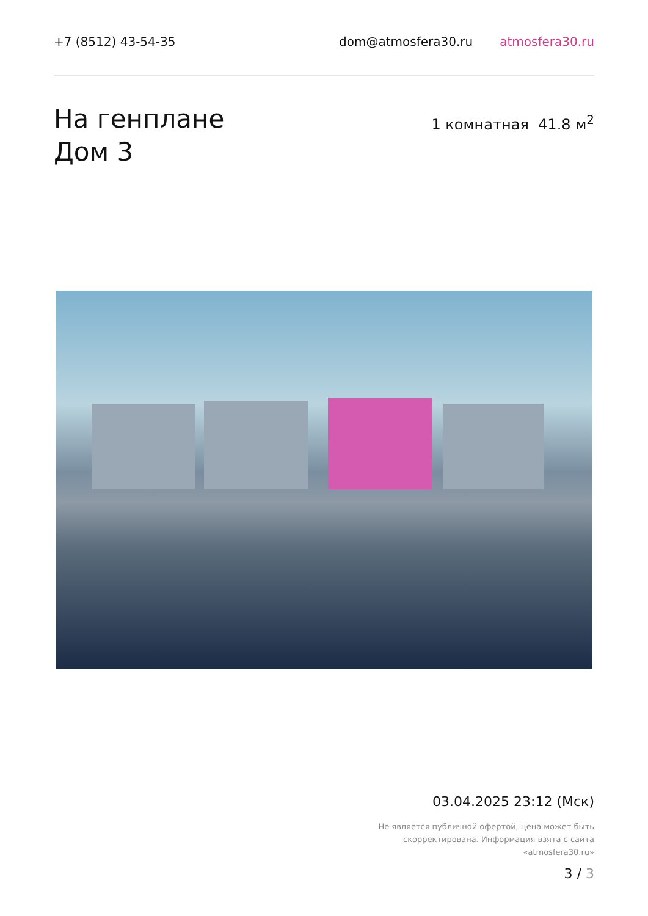+7 (8512) 43-54-35 dom@atmosfera30.ru atmosfera30.ru
На генплане
Дом 3
1 комнатная 41.8 м<sup>2</sup>
03.04.2025 23:12 (Мск)
Не является публичной офертой, цена может быть скорректирована. Информация взята с сайта «atmosfera30.ru»
3 / 3